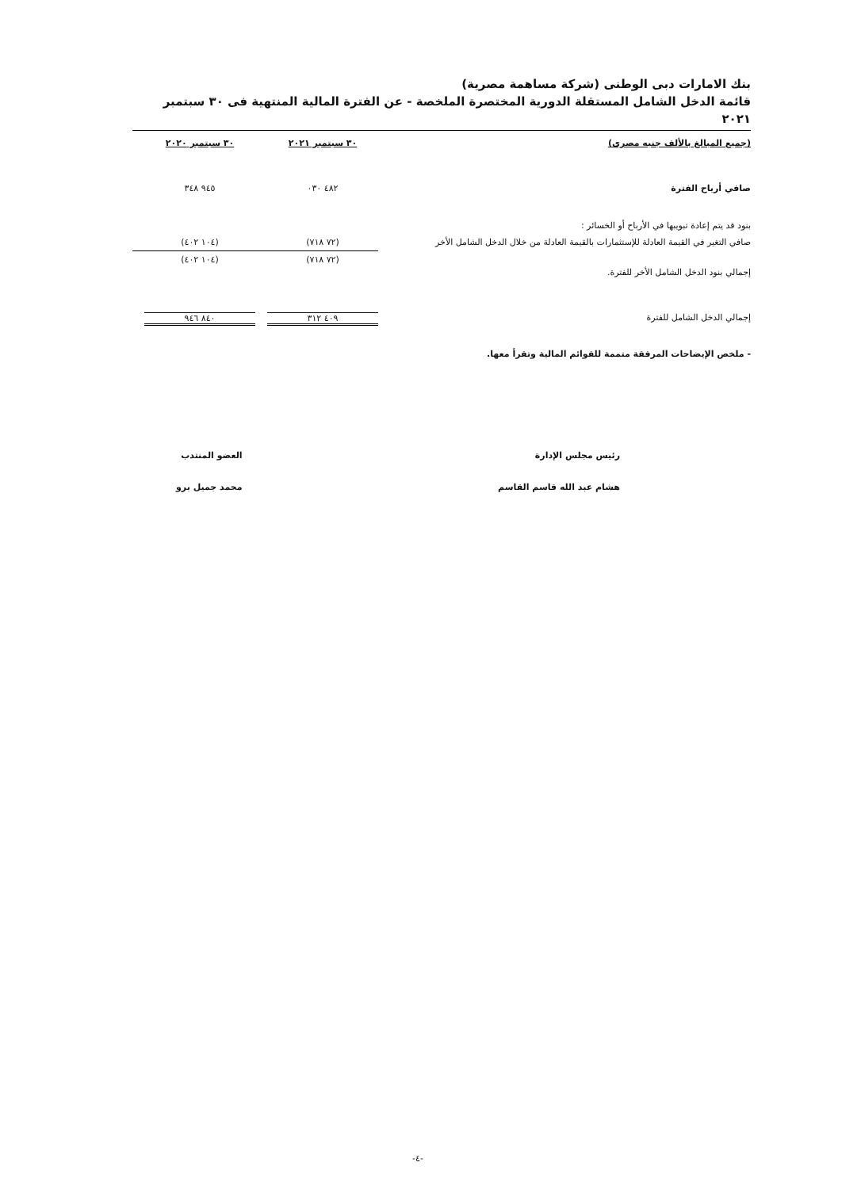بنك الامارات دبى الوطنى (شركة مساهمة مصرية)
قائمة الدخل الشامل المستقلة الدورية المختصرة الملخصة - عن الفترة المالية المنتهية فى ٣٠ سبتمبر ٢٠٢١
| (جميع المبالغ بالألف جنيه مصرى) | ٣٠ سبتمبر ٢٠٢١ | ٣٠ سبتمبر ٢٠٢٠ |
| --- | --- | --- |
| صافي أرباح الفترة | ٤٨٢ ٠٣٠ | ٩٤٥ ٣٤٨ |
| بنود قد يتم إعادة تبويبها في الأرباح أو الخسائر : | | |
| صافي التغير في القيمة العادلة للإستثمارات بالقيمة العادلة من خلال الدخل الشامل الأخر | (٧٢ ٧١٨) | (١٠٤ ٤٠٢) |
| إجمالي بنود الدخل الشامل الأخر للفترة. | (٧٢ ٧١٨) | (١٠٤ ٤٠٢) |
| إجمالي الدخل الشامل للفترة | ٤٠٩ ٣١٢ | ٨٤٠ ٩٤٦ |
- ملخص الإيضاحات المرفقة متممة للقوائم المالية وتقرأ معها.
رئيس مجلس الإدارة
هشام عبد الله قاسم القاسم
العضو المنتدب
محمد جميل برو
-٤-